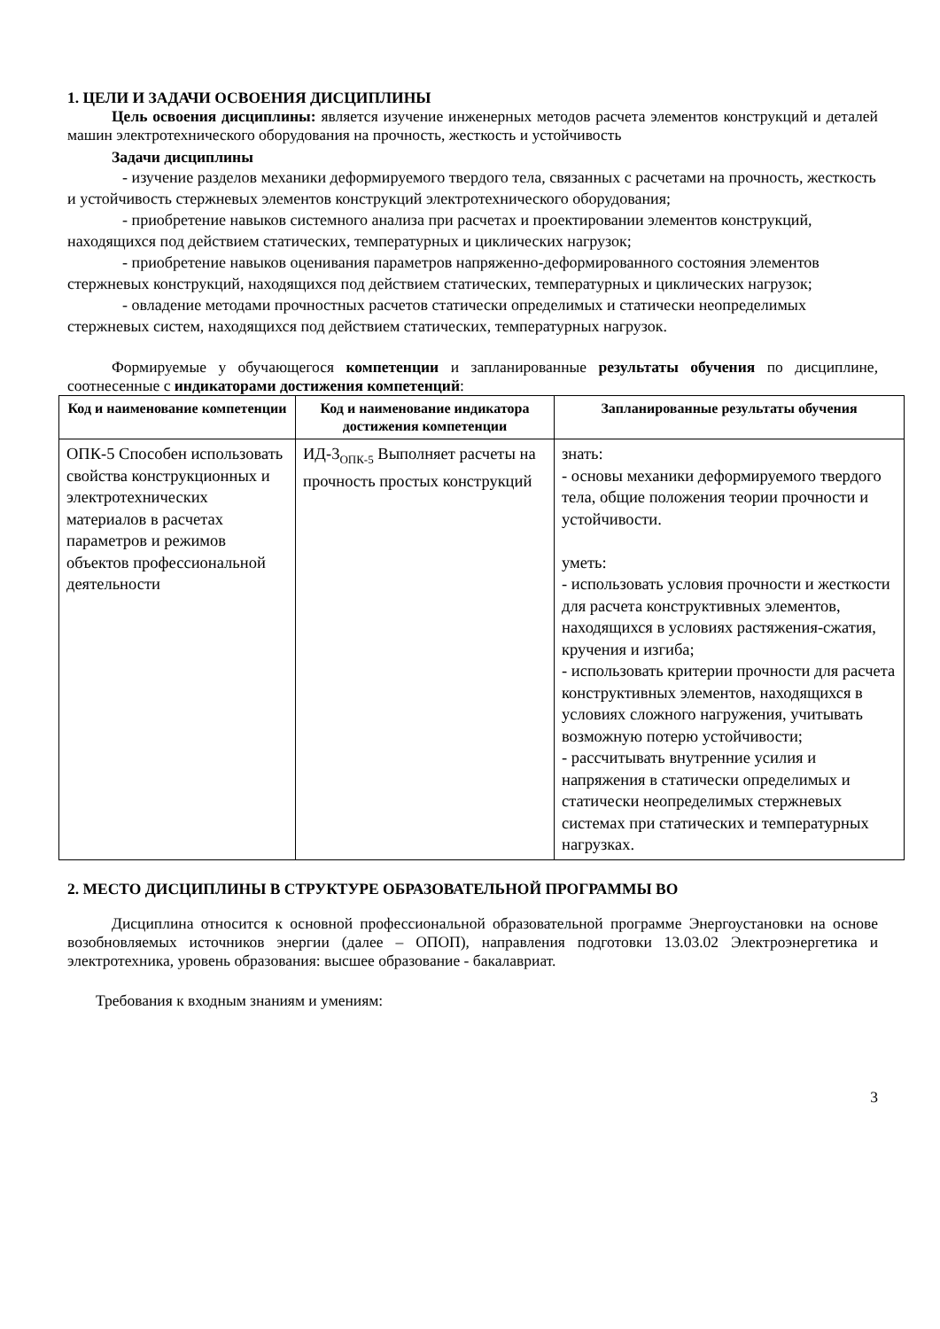1. ЦЕЛИ И ЗАДАЧИ ОСВОЕНИЯ ДИСЦИПЛИНЫ
Цель освоения дисциплины: является изучение инженерных методов расчета элементов конструкций и деталей машин электротехнического оборудования на прочность, жесткость и устойчивость
Задачи дисциплины
- изучение разделов механики деформируемого твердого тела, связанных с расчетами на прочность, жесткость и устойчивость стержневых элементов конструкций электротехнического оборудования;
- приобретение навыков системного анализа при расчетах и проектировании элементов конструкций, находящихся под действием статических, температурных и циклических нагрузок;
- приобретение навыков оценивания параметров напряженно-деформированного состояния элементов стержневых конструкций, находящихся под действием статических, температурных и циклических нагрузок;
- овладение методами прочностных расчетов статически определимых и статически неопределимых стержневых систем, находящихся под действием статических, температурных нагрузок.
Формируемые у обучающегося компетенции и запланированные результаты обучения по дисциплине, соотнесенные с индикаторами достижения компетенций:
| Код и наименование компетенции | Код и наименование индикатора достижения компетенции | Запланированные результаты обучения |
| --- | --- | --- |
| ОПК-5 Способен использовать свойства конструкционных и электротехнических материалов в расчетах параметров и режимов объектов профессиональной деятельности | ИД-3<sub>ОПК-5</sub> Выполняет расчеты на прочность простых конструкций | знать: - основы механики деформируемого твердого тела, общие положения теории прочности и устойчивости. уметь: - использовать условия прочности и жесткости для расчета конструктивных элементов, находящихся в условиях растяжения-сжатия, кручения и изгиба; - использовать критерии прочности для расчета конструктивных элементов, находящихся в условиях сложного нагружения, учитывать возможную потерю устойчивости; - рассчитывать внутренние усилия и напряжения в статически определимых и статически неопределимых стержневых системах при статических и температурных нагрузках. |
2. МЕСТО ДИСЦИПЛИНЫ В СТРУКТУРЕ ОБРАЗОВАТЕЛЬНОЙ ПРОГРАММЫ ВО
Дисциплина относится к основной профессиональной образовательной программе Энергоустановки на основе возобновляемых источников энергии (далее – ОПОП), направления подготовки 13.03.02 Электроэнергетика и электротехника, уровень образования: высшее образование - бакалавриат.
Требования к входным знаниям и умениям:
3